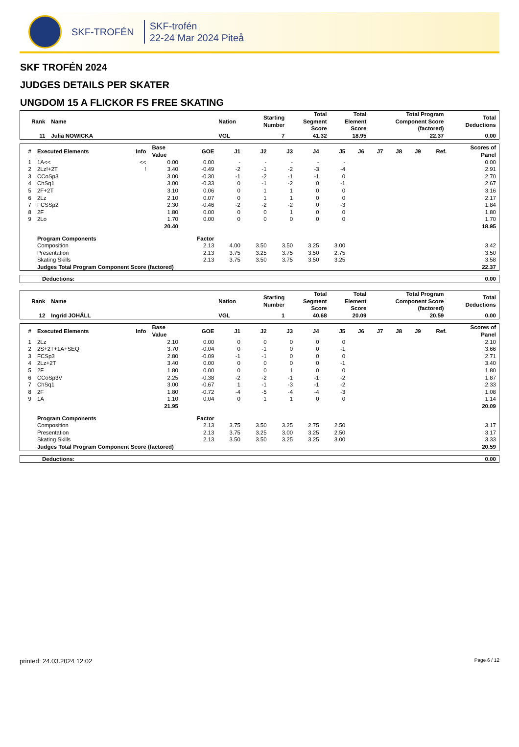SKF-TROFÉN
SKF-trofén
22-24 Mar 2024 Piteå
SKF TROFÉN 2024
JUDGES DETAILS PER SKATER
UNGDOM 15 A FLICKOR FS FREE SKATING
| Rank | Name | Nation | Starting Number | Total Segment Score | Total Element Score | Total Program Component Score (factored) | Total Deductions |
| --- | --- | --- | --- | --- | --- | --- | --- |
| 11 | Julia NOWICKA | VGL | 7 | 41.32 | 18.95 | 22.37 | 0.00 |
| # | Executed Elements | Info | Base Value | GOE | J1 | J2 | J3 | J4 | J5 | J6 | J7 | J8 | J9 | Ref. | Scores of Panel |
| --- | --- | --- | --- | --- | --- | --- | --- | --- | --- | --- | --- | --- | --- | --- | --- |
| 1 | 1A<< | << | 0.00 | 0.00 | - | - | - | - | - | | | | | | 0.00 |
| 2 | 2Lz!+2T | ! | 3.40 | -0.49 | -2 | -1 | -2 | -3 | -4 | | | | | | 2.91 |
| 3 | CCoSp3 | | 3.00 | -0.30 | -1 | -2 | -1 | -1 | 0 | | | | | | 2.70 |
| 4 | ChSq1 | | 3.00 | -0.33 | 0 | -1 | -2 | 0 | -1 | | | | | | 2.67 |
| 5 | 2F+2T | | 3.10 | 0.06 | 0 | 1 | 1 | 0 | 0 | | | | | | 3.16 |
| 6 | 2Lz | | 2.10 | 0.07 | 0 | 1 | 1 | 0 | 0 | | | | | | 2.17 |
| 7 | FCSSp2 | | 2.30 | -0.46 | -2 | -2 | -2 | 0 | -3 | | | | | | 1.84 |
| 8 | 2F | | 1.80 | 0.00 | 0 | 0 | 1 | 0 | 0 | | | | | | 1.80 |
| 9 | 2Lo | | 1.70 | 0.00 | 0 | 0 | 0 | 0 | 0 | | | | | | 1.70 |
| | | | 20.40 | | | | | | | | | | | | 18.95 |
| | Program Components | | | Factor | | | | | | | | | | | |
| | Composition | | | 2.13 | 4.00 | 3.50 | 3.50 | 3.25 | 3.00 | | | | | | 3.42 |
| | Presentation | | | 2.13 | 3.75 | 3.25 | 3.75 | 3.50 | 2.75 | | | | | | 3.50 |
| | Skating Skills | | | 2.13 | 3.75 | 3.50 | 3.75 | 3.50 | 3.25 | | | | | | 3.58 |
| | Judges Total Program Component Score (factored) | | | | | | | | | | | | | | 22.37 |
| Deductions: | 0.00 |
| Rank | Name | Nation | Starting Number | Total Segment Score | Total Element Score | Total Program Component Score (factored) | Total Deductions |
| --- | --- | --- | --- | --- | --- | --- | --- |
| 12 | Ingrid JOHÄLL | VGL | 1 | 40.68 | 20.09 | 20.59 | 0.00 |
| # | Executed Elements | Info | Base Value | GOE | J1 | J2 | J3 | J4 | J5 | J6 | J7 | J8 | J9 | Ref. | Scores of Panel |
| --- | --- | --- | --- | --- | --- | --- | --- | --- | --- | --- | --- | --- | --- | --- | --- |
| 1 | 2Lz | | 2.10 | 0.00 | 0 | 0 | 0 | 0 | 0 | | | | | | 2.10 |
| 2 | 2S+2T+1A+SEQ | | 3.70 | -0.04 | 0 | -1 | 0 | 0 | -1 | | | | | | 3.66 |
| 3 | FCSp3 | | 2.80 | -0.09 | -1 | -1 | 0 | 0 | 0 | | | | | | 2.71 |
| 4 | 2Lz+2T | | 3.40 | 0.00 | 0 | 0 | 0 | 0 | -1 | | | | | | 3.40 |
| 5 | 2F | | 1.80 | 0.00 | 0 | 0 | 1 | 0 | 0 | | | | | | 1.80 |
| 6 | CCoSp3V | | 2.25 | -0.38 | -2 | -2 | -1 | -1 | -2 | | | | | | 1.87 |
| 7 | ChSq1 | | 3.00 | -0.67 | 1 | -1 | -3 | -1 | -2 | | | | | | 2.33 |
| 8 | 2F | | 1.80 | -0.72 | -4 | -5 | -4 | -4 | -3 | | | | | | 1.08 |
| 9 | 1A | | 1.10 | 0.04 | 0 | 1 | 1 | 0 | 0 | | | | | | 1.14 |
| | | | 21.95 | | | | | | | | | | | | 20.09 |
| | Program Components | | | Factor | | | | | | | | | | | |
| | Composition | | | 2.13 | 3.75 | 3.50 | 3.25 | 2.75 | 2.50 | | | | | | 3.17 |
| | Presentation | | | 2.13 | 3.75 | 3.25 | 3.00 | 3.25 | 2.50 | | | | | | 3.17 |
| | Skating Skills | | | 2.13 | 3.50 | 3.50 | 3.25 | 3.25 | 3.00 | | | | | | 3.33 |
| | Judges Total Program Component Score (factored) | | | | | | | | | | | | | | 20.59 |
| Deductions: | 0.00 |
printed: 24.03.2024 12:02 Page 6 / 12